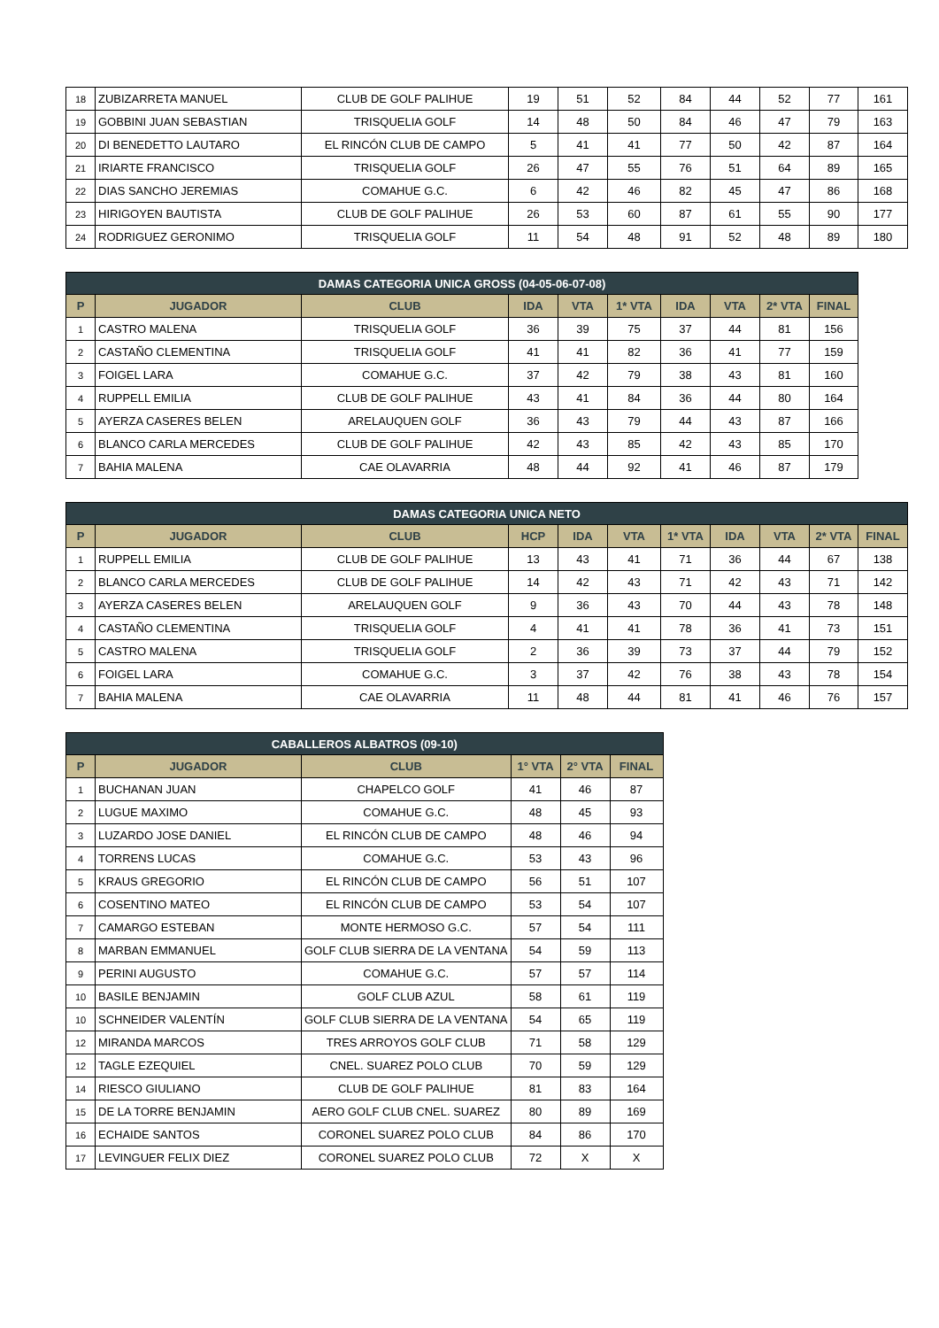| 18 | ZUBIZARRETA MANUEL | CLUB DE GOLF PALIHUE | 19 | 51 | 52 | 84 | 44 | 52 | 77 | 161 |
| 19 | GOBBINI JUAN SEBASTIAN | TRISQUELIA GOLF | 14 | 48 | 50 | 84 | 46 | 47 | 79 | 163 |
| 20 | DI BENEDETTO LAUTARO | EL RINCÓN CLUB DE CAMPO | 5 | 41 | 41 | 77 | 50 | 42 | 87 | 164 |
| 21 | IRIARTE FRANCISCO | TRISQUELIA GOLF | 26 | 47 | 55 | 76 | 51 | 64 | 89 | 165 |
| 22 | DIAS SANCHO JEREMIAS | COMAHUE G.C. | 6 | 42 | 46 | 82 | 45 | 47 | 86 | 168 |
| 23 | HIRIGOYEN BAUTISTA | CLUB DE GOLF PALIHUE | 26 | 53 | 60 | 87 | 61 | 55 | 90 | 177 |
| 24 | RODRIGUEZ GERONIMO | TRISQUELIA GOLF | 11 | 54 | 48 | 91 | 52 | 48 | 89 | 180 |
| DAMAS CATEGORIA UNICA GROSS (04-05-06-07-08) | | | | | | | | | |
| --- | --- | --- | --- | --- | --- | --- | --- | --- | --- |
| P | JUGADOR | CLUB | IDA | VTA | 1* VTA | IDA | VTA | 2* VTA | FINAL |
| 1 | CASTRO MALENA | TRISQUELIA GOLF | 36 | 39 | 75 | 37 | 44 | 81 | 156 |
| 2 | CASTAÑO CLEMENTINA | TRISQUELIA GOLF | 41 | 41 | 82 | 36 | 41 | 77 | 159 |
| 3 | FOIGEL LARA | COMAHUE G.C. | 37 | 42 | 79 | 38 | 43 | 81 | 160 |
| 4 | RUPPELL EMILIA | CLUB DE GOLF PALIHUE | 43 | 41 | 84 | 36 | 44 | 80 | 164 |
| 5 | AYERZA CASERES BELEN | ARELAUQUEN GOLF | 36 | 43 | 79 | 44 | 43 | 87 | 166 |
| 6 | BLANCO CARLA MERCEDES | CLUB DE GOLF PALIHUE | 42 | 43 | 85 | 42 | 43 | 85 | 170 |
| 7 | BAHIA MALENA | CAE OLAVARRIA | 48 | 44 | 92 | 41 | 46 | 87 | 179 |
| DAMAS CATEGORIA UNICA NETO | | | | | | | | | | |
| --- | --- | --- | --- | --- | --- | --- | --- | --- | --- | --- |
| P | JUGADOR | CLUB | HCP | IDA | VTA | 1* VTA | IDA | VTA | 2* VTA | FINAL |
| 1 | RUPPELL EMILIA | CLUB DE GOLF PALIHUE | 13 | 43 | 41 | 71 | 36 | 44 | 67 | 138 |
| 2 | BLANCO CARLA MERCEDES | CLUB DE GOLF PALIHUE | 14 | 42 | 43 | 71 | 42 | 43 | 71 | 142 |
| 3 | AYERZA CASERES BELEN | ARELAUQUEN GOLF | 9 | 36 | 43 | 70 | 44 | 43 | 78 | 148 |
| 4 | CASTAÑO CLEMENTINA | TRISQUELIA GOLF | 4 | 41 | 41 | 78 | 36 | 41 | 73 | 151 |
| 5 | CASTRO MALENA | TRISQUELIA GOLF | 2 | 36 | 39 | 73 | 37 | 44 | 79 | 152 |
| 6 | FOIGEL LARA | COMAHUE G.C. | 3 | 37 | 42 | 76 | 38 | 43 | 78 | 154 |
| 7 | BAHIA MALENA | CAE OLAVARRIA | 11 | 48 | 44 | 81 | 41 | 46 | 76 | 157 |
| CABALLEROS ALBATROS (09-10) | | | | | |
| --- | --- | --- | --- | --- | --- |
| P | JUGADOR | CLUB | 1° VTA | 2° VTA | FINAL |
| 1 | BUCHANAN JUAN | CHAPELCO GOLF | 41 | 46 | 87 |
| 2 | LUGUE MAXIMO | COMAHUE G.C. | 48 | 45 | 93 |
| 3 | LUZARDO JOSE DANIEL | EL RINCÓN CLUB DE CAMPO | 48 | 46 | 94 |
| 4 | TORRENS LUCAS | COMAHUE G.C. | 53 | 43 | 96 |
| 5 | KRAUS GREGORIO | EL RINCÓN CLUB DE CAMPO | 56 | 51 | 107 |
| 6 | COSENTINO MATEO | EL RINCÓN CLUB DE CAMPO | 53 | 54 | 107 |
| 7 | CAMARGO ESTEBAN | MONTE HERMOSO G.C. | 57 | 54 | 111 |
| 8 | MARBAN EMMANUEL | GOLF CLUB SIERRA DE LA VENTANA | 54 | 59 | 113 |
| 9 | PERINI AUGUSTO | COMAHUE G.C. | 57 | 57 | 114 |
| 10 | BASILE BENJAMIN | GOLF CLUB AZUL | 58 | 61 | 119 |
| 10 | SCHNEIDER VALENTÍN | GOLF CLUB SIERRA DE LA VENTANA | 54 | 65 | 119 |
| 12 | MIRANDA MARCOS | TRES ARROYOS GOLF CLUB | 71 | 58 | 129 |
| 12 | TAGLE EZEQUIEL | CNEL. SUAREZ POLO CLUB | 70 | 59 | 129 |
| 14 | RIESCO GIULIANO | CLUB DE GOLF PALIHUE | 81 | 83 | 164 |
| 15 | DE LA TORRE BENJAMIN | AERO GOLF CLUB CNEL. SUAREZ | 80 | 89 | 169 |
| 16 | ECHAIDE SANTOS | CORONEL SUAREZ POLO CLUB | 84 | 86 | 170 |
| 17 | LEVINGUER FELIX DIEZ | CORONEL SUAREZ POLO CLUB | 72 | X | X |